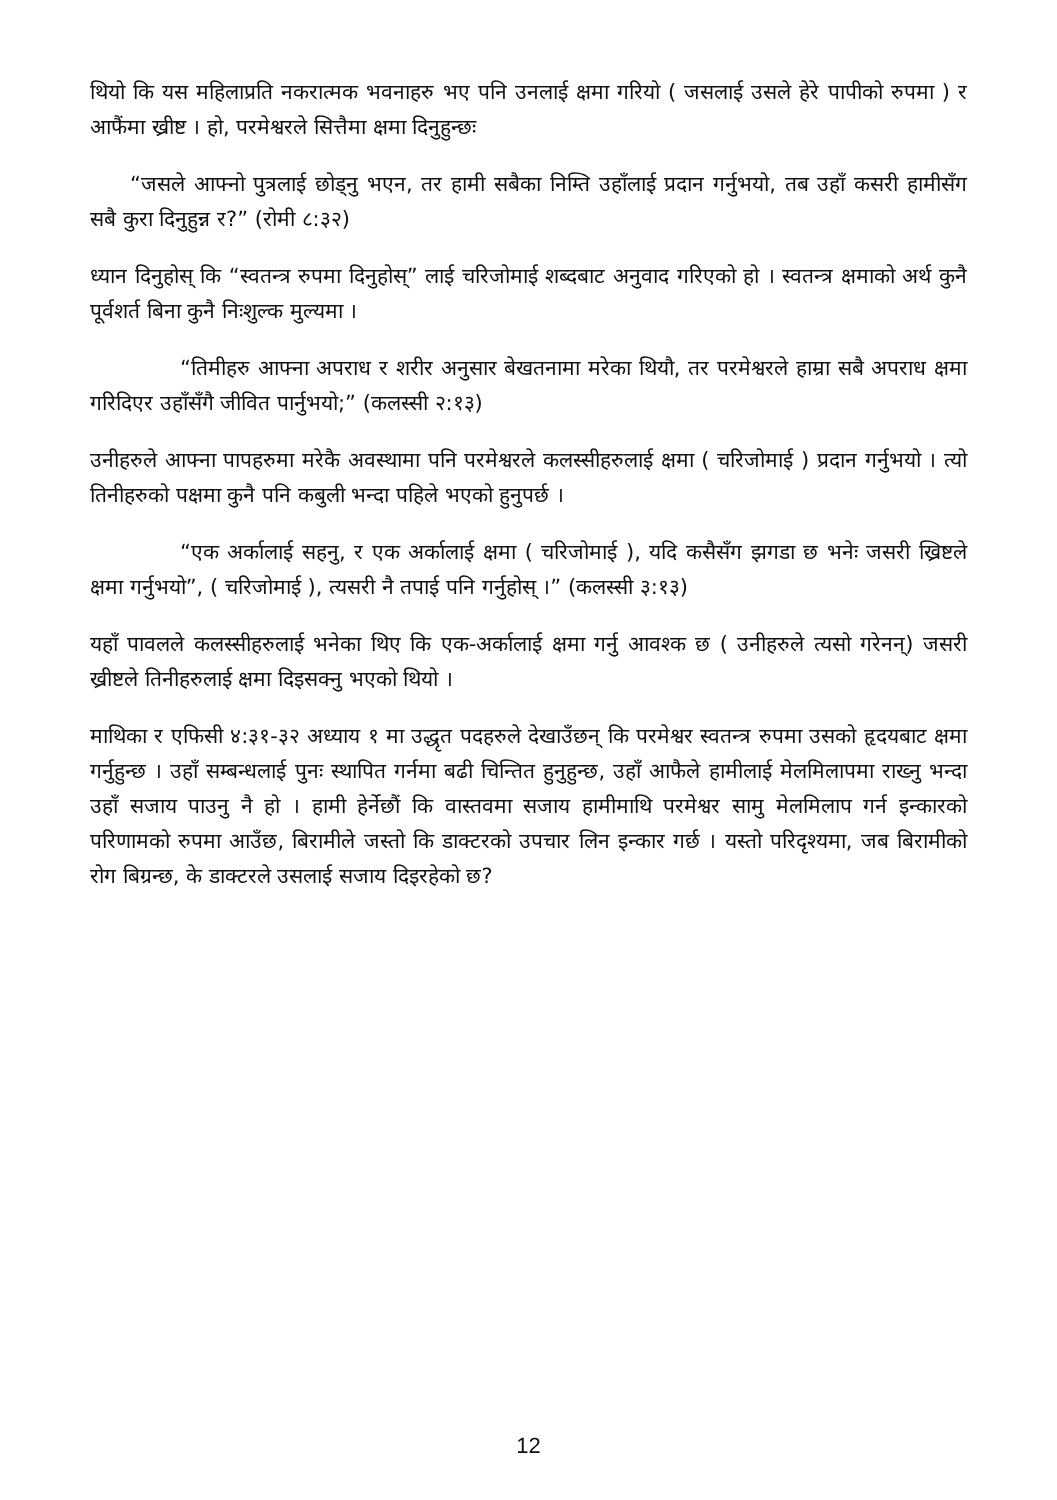थियो कि यस महिलाप्रति नकरात्मक भवनाहरु भए पनि उनलाई क्षमा गरियो ( जसलाई उसले हेरे पापीको रुपमा ) र आफैंमा ख्रीष्ट । हो, परमेश्वरले सित्तैमा क्षमा दिनुहुन्छः
“जसले आफ्नो पुत्रलाई छोड्नु भएन, तर हामी सबैका निम्ति उहाँलाई प्रदान गर्नुभयो, तब उहाँ कसरी हामीसँग सबै कुरा दिनुहुन्न र?” (रोमी ८:३२)
ध्यान दिनुहोस् कि “स्वतन्त्र रुपमा दिनुहोस्” लाई चरिजोमाई शब्दबाट अनुवाद गरिएको हो । स्वतन्त्र क्षमाको अर्थ कुनै पूर्वशर्त बिना कुनै निःशुल्क मुल्यमा ।
“तिमीहरु आफ्ना अपराध र शरीर अनुसार बेखतनामा मरेका थियौ, तर परमेश्वरले हाम्रा सबै अपराध क्षमा गरिदिएर उहाँसँगै जीवित पार्नुभयो;” (कलस्सी २:१३)
उनीहरुले आफ्ना पापहरुमा मरेकै अवस्थामा पनि परमेश्वरले कलस्सीहरुलाई क्षमा ( चरिजोमाई ) प्रदान गर्नुभयो । त्यो तिनीहरुको पक्षमा कुनै पनि कबुली भन्दा पहिले भएको हुनुपर्छ ।
“एक अर्कालाई सहनु, र एक अर्कालाई क्षमा ( चरिजोमाई ), यदि कसैसँग झगडा छ भनेः जसरी ख्रिष्टले क्षमा गर्नुभयो”, ( चरिजोमाई ), त्यसरी नै तपाई पनि गर्नुहोस् ।” (कलस्सी ३:१३)
यहाँ पावलले कलस्सीहरुलाई भनेका थिए कि एक-अर्कालाई क्षमा गर्नु आवश्क छ ( उनीहरुले त्यसो गरेनन्) जसरी ख्रीष्टले तिनीहरुलाई क्षमा दिइसक्नु भएको थियो ।
माथिका र एफिसी ४:३१-३२ अध्याय १ मा उद्धृत पदहरुले देखाउँछन् कि परमेश्वर स्वतन्त्र रुपमा उसको हृदयबाट क्षमा गर्नुहुन्छ । उहाँ सम्बन्धलाई पुनः स्थापित गर्नमा बढी चिन्तित हुनुहुन्छ, उहाँ आफैले हामीलाई मेलमिलापमा राख्नु भन्दा उहाँ सजाय पाउनु नै हो । हामी हेर्नेछौं कि वास्तवमा सजाय हामीमाथि परमेश्वर सामु मेलमिलाप गर्न इन्कारको परिणामको रुपमा आउँछ, बिरामीले जस्तो कि डाक्टरको उपचार लिन इन्कार गर्छ । यस्तो परिदृश्यमा, जब बिरामीको रोग बिग्रन्छ, के डाक्टरले उसलाई सजाय दिइरहेको छ?
12